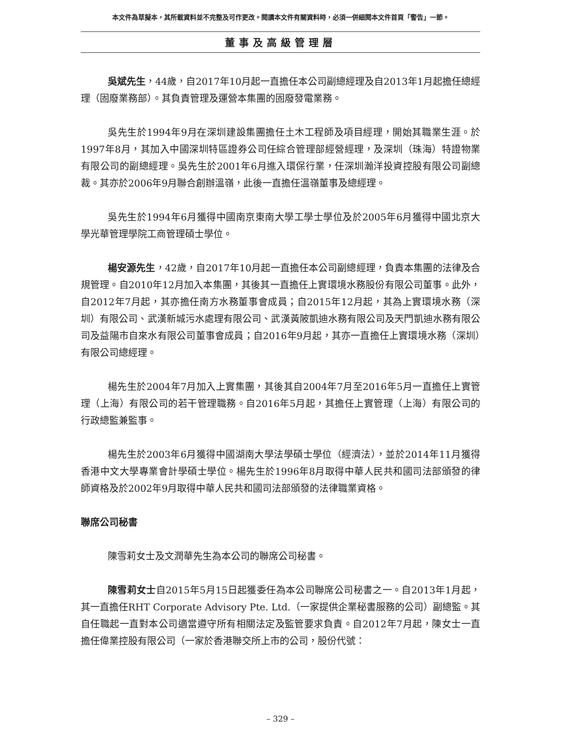本文件為草擬本，其所載資料並不完整及可作更改。閱讀本文件有關資料時，必須一併細閱本文件首頁「警告」一節。
董事及高級管理層
吳斌先生，44歲，自2017年10月起一直擔任本公司副總經理及自2013年1月起擔任總經理（固廢業務部）。其負責管理及運營本集團的固廢發電業務。
吳先生於1994年9月在深圳建設集團擔任土木工程師及項目經理，開始其職業生涯。於1997年8月，其加入中國深圳特區證券公司任綜合管理部經營經理，及深圳（珠海）特證物業有限公司的副總經理。吳先生於2001年6月進入環保行業，任深圳瀚洋投資控股有限公司副總裁。其亦於2006年9月聯合創辦溫嶺，此後一直擔任溫嶺董事及總經理。
吳先生於1994年6月獲得中國南京東南大學工學士學位及於2005年6月獲得中國北京大學光華管理學院工商管理碩士學位。
楊安源先生，42歲，自2017年10月起一直擔任本公司副總經理，負責本集團的法律及合規管理。自2010年12月加入本集團，其後其一直擔任上實環境水務股份有限公司董事。此外，自2012年7月起，其亦擔任南方水務董事會成員；自2015年12月起，其為上實環境水務（深圳）有限公司、武漢新城污水處理有限公司、武漢黃陂凱迪水務有限公司及天門凱迪水務有限公司及益陽市自來水有限公司董事會成員；自2016年9月起，其亦一直擔任上實環境水務（深圳）有限公司總經理。
楊先生於2004年7月加入上實集團，其後其自2004年7月至2016年5月一直擔任上實管理（上海）有限公司的若干管理職務。自2016年5月起，其擔任上實管理（上海）有限公司的行政總監兼監事。
楊先生於2003年6月獲得中國湖南大學法學碩士學位（經濟法），並於2014年11月獲得香港中文大學專業會計學碩士學位。楊先生於1996年8月取得中華人民共和國司法部頒發的律師資格及於2002年9月取得中華人民共和國司法部頒發的法律職業資格。
聯席公司秘書
陳雪莉女士及文潤華先生為本公司的聯席公司秘書。
陳雪莉女士自2015年5月15日起獲委任為本公司聯席公司秘書之一。自2013年1月起，其一直擔任RHT Corporate Advisory Pte. Ltd.（一家提供企業秘書服務的公司）副總監。其自任職起一直對本公司適當遵守所有相關法定及監管要求負責。自2012年7月起，陳女士一直擔任偉業控股有限公司（一家於香港聯交所上市的公司，股份代號：
– 329 –